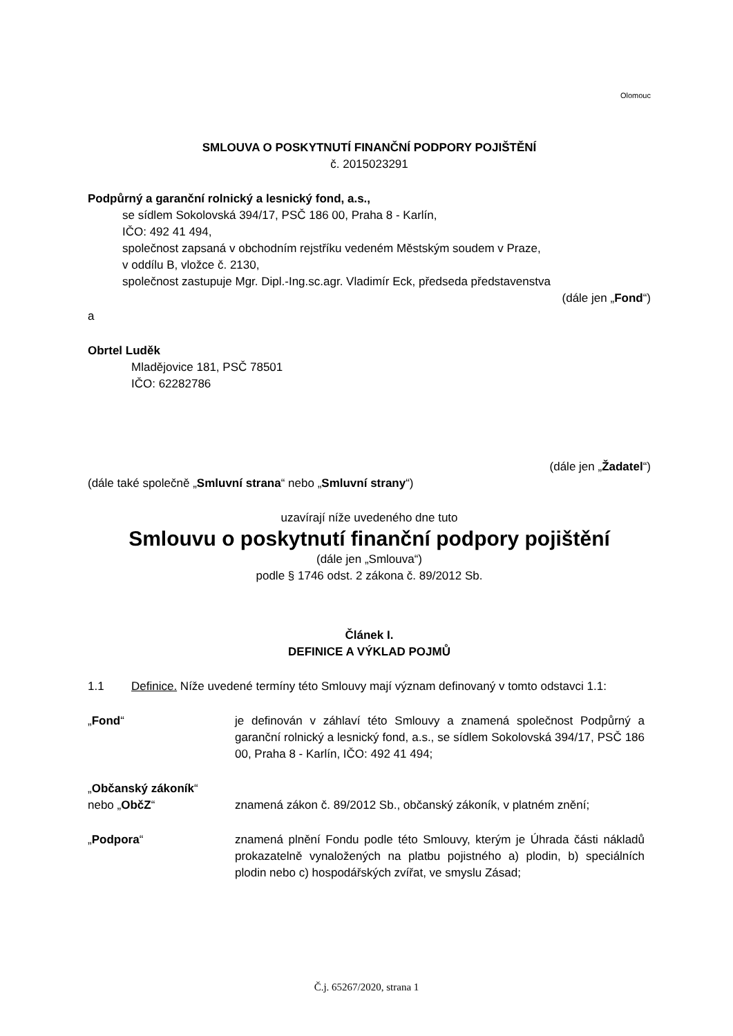Olomouc
SMLOUVA O POSKYTNUTÍ FINANČNÍ PODPORY POJIŠTĚNÍ
č. 2015023291
Podpůrný a garanční rolnický a lesnický fond, a.s.,
se sídlem Sokolovská 394/17, PSČ 186 00, Praha 8 - Karlín,
IČO: 492 41 494,
společnost zapsaná v obchodním rejstříku vedeném Městským soudem v Praze,
v oddílu B, vložce č. 2130,
společnost zastupuje Mgr. Dipl.-Ing.sc.agr. Vladimír Eck, předseda představenstva
(dále jen „Fond“)
a
Obrtel Luděk
Mladějovice 181, PSČ 78501
IČO: 62282786
(dále jen „Žadatel“)
(dále také společně „Smluvní strana“ nebo „Smluvní strany“)
uzavírají níže uvedeného dne tuto
Smlouvu o poskytnutí finanční podpory pojištění
(dále jen „Smlouva“)
podle § 1746 odst. 2 zákona č. 89/2012 Sb.
Článek I.
DEFINICE A VÝKLAD POJMŮ
1.1 Definice. Níže uvedené termíny této Smlouvy mají význam definovaný v tomto odstavci 1.1:
„Fond“ je definován v záhlaví této Smlouvy a znamená společnost Podpůrný a garanční rolnický a lesnický fond, a.s., se sídlem Sokolovská 394/17, PSČ 186 00, Praha 8 - Karlín, IČO: 492 41 494;
„Občanský zákoník“
nebo „ObčZ“
znamená zákon č. 89/2012 Sb., občanský zákoník, v platném znění;
„Podpora“ znamená plnění Fondu podle této Smlouvy, kterým je Úhrada části nákladů prokazatelně vynaložených na platbu pojistného a) plodin, b) speciálních plodin nebo c) hospodářských zvířat, ve smyslu Zásad;
Č.j. 65267/2020, strana 1